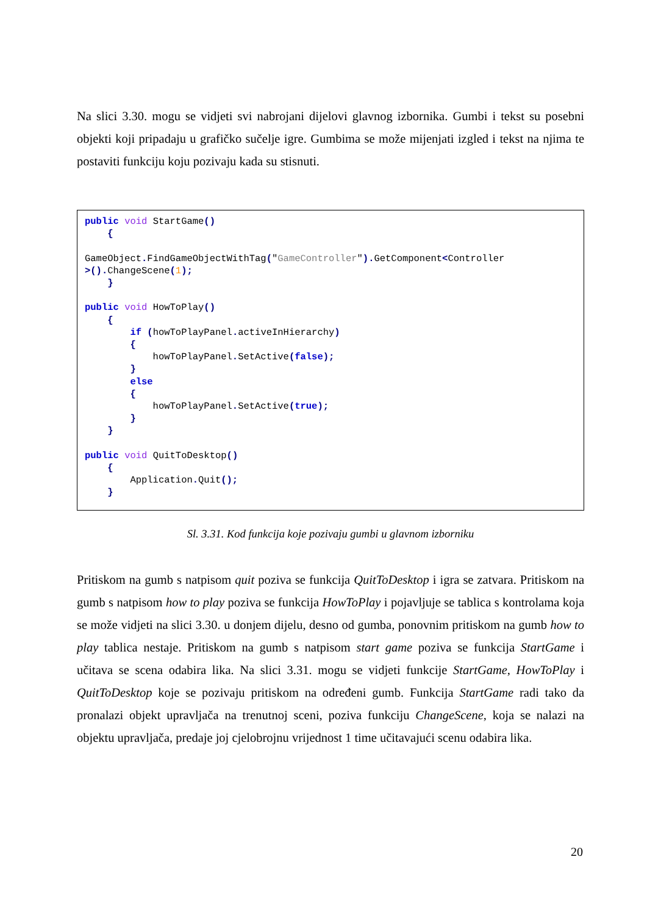Na slici 3.30. mogu se vidjeti svi nabrojani dijelovi glavnog izbornika. Gumbi i tekst su posebni objekti koji pripadaju u grafičko sučelje igre. Gumbima se može mijenjati izgled i tekst na njima te postaviti funkciju koju pozivaju kada su stisnuti.
public void StartGame() { GameObject. FindGameObjectWithTag("GameController"). GetComponent<Controller >(). ChangeScene(1); } public void HowToPlay() { if (howToPlayPanel. activeInHierarchy) { howToPlayPanel. SetActive(false); } else { howToPlayPanel. SetActive(true); } } public void QuitToDesktop() { Application. Quit(); }
Sl. 3.31. Kod funkcija koje pozivaju gumbi u glavnom izborniku
Pritiskom na gumb s natpisom quit poziva se funkcija QuitToDesktop i igra se zatvara. Pritiskom na gumb s natpisom how to play poziva se funkcija HowToPlay i pojavljuje se tablica s kontrolama koja se može vidjeti na slici 3.30. u donjem dijelu, desno od gumba, ponovnim pritiskom na gumb how to play tablica nestaje. Pritiskom na gumb s natpisom start game poziva se funkcija StartGame i učitava se scena odabira lika. Na slici 3.31. mogu se vidjeti funkcije StartGame, HowToPlay i QuitToDesktop koje se pozivaju pritiskom na određeni gumb. Funkcija StartGame radi tako da pronalazi objekt upravljača na trenutnoj sceni, poziva funkciju ChangeScene, koja se nalazi na objektu upravljača, predaje joj cjelobrojnu vrijednost 1 time učitavajući scenu odabira lika.
20